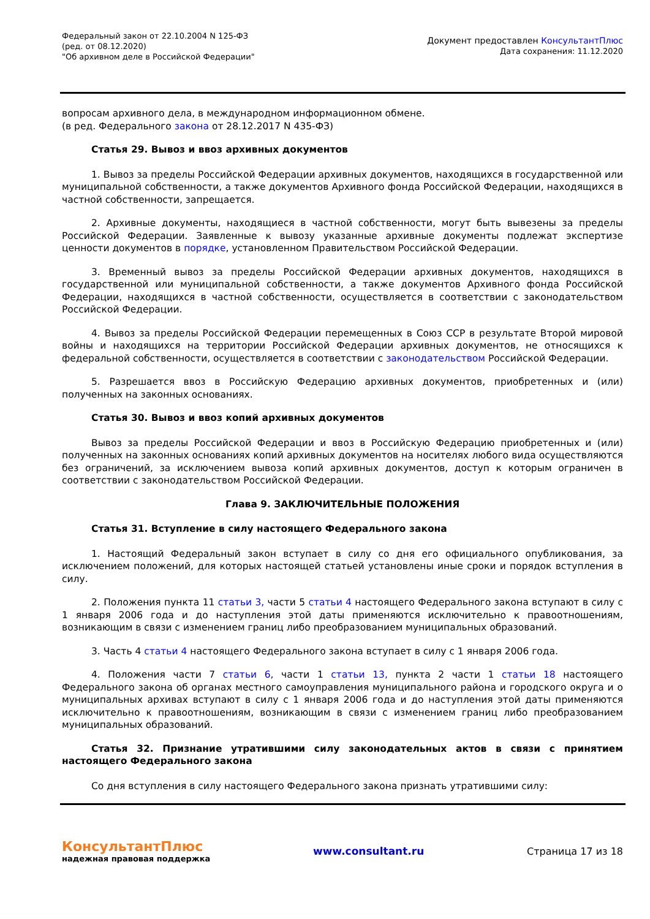Федеральный закон от 22.10.2004 N 125-ФЗ
(ред. от 08.12.2020)
"Об архивном деле в Российской Федерации"
Документ предоставлен КонсультантПлюс
Дата сохранения: 11.12.2020
вопросам архивного дела, в международном информационном обмене.
(в ред. Федерального закона от 28.12.2017 N 435-ФЗ)
Статья 29. Вывоз и ввоз архивных документов
1. Вывоз за пределы Российской Федерации архивных документов, находящихся в государственной или муниципальной собственности, а также документов Архивного фонда Российской Федерации, находящихся в частной собственности, запрещается.
2. Архивные документы, находящиеся в частной собственности, могут быть вывезены за пределы Российской Федерации. Заявленные к вывозу указанные архивные документы подлежат экспертизе ценности документов в порядке, установленном Правительством Российской Федерации.
3. Временный вывоз за пределы Российской Федерации архивных документов, находящихся в государственной или муниципальной собственности, а также документов Архивного фонда Российской Федерации, находящихся в частной собственности, осуществляется в соответствии с законодательством Российской Федерации.
4. Вывоз за пределы Российской Федерации перемещенных в Союз ССР в результате Второй мировой войны и находящихся на территории Российской Федерации архивных документов, не относящихся к федеральной собственности, осуществляется в соответствии с законодательством Российской Федерации.
5. Разрешается ввоз в Российскую Федерацию архивных документов, приобретенных и (или) полученных на законных основаниях.
Статья 30. Вывоз и ввоз копий архивных документов
Вывоз за пределы Российской Федерации и ввоз в Российскую Федерацию приобретенных и (или) полученных на законных основаниях копий архивных документов на носителях любого вида осуществляются без ограничений, за исключением вывоза копий архивных документов, доступ к которым ограничен в соответствии с законодательством Российской Федерации.
Глава 9. ЗАКЛЮЧИТЕЛЬНЫЕ ПОЛОЖЕНИЯ
Статья 31. Вступление в силу настоящего Федерального закона
1. Настоящий Федеральный закон вступает в силу со дня его официального опубликования, за исключением положений, для которых настоящей статьей установлены иные сроки и порядок вступления в силу.
2. Положения пункта 11 статьи 3, части 5 статьи 4 настоящего Федерального закона вступают в силу с 1 января 2006 года и до наступления этой даты применяются исключительно к правоотношениям, возникающим в связи с изменением границ либо преобразованием муниципальных образований.
3. Часть 4 статьи 4 настоящего Федерального закона вступает в силу с 1 января 2006 года.
4. Положения части 7 статьи 6, части 1 статьи 13, пункта 2 части 1 статьи 18 настоящего Федерального закона об органах местного самоуправления муниципального района и городского округа и о муниципальных архивах вступают в силу с 1 января 2006 года и до наступления этой даты применяются исключительно к правоотношениям, возникающим в связи с изменением границ либо преобразованием муниципальных образований.
Статья 32. Признание утратившими силу законодательных актов в связи с принятием настоящего Федерального закона
Со дня вступления в силу настоящего Федерального закона признать утратившими силу:
КонсультантПлюс
надежная правовая поддержка
www.consultant.ru Страница 17 из 18